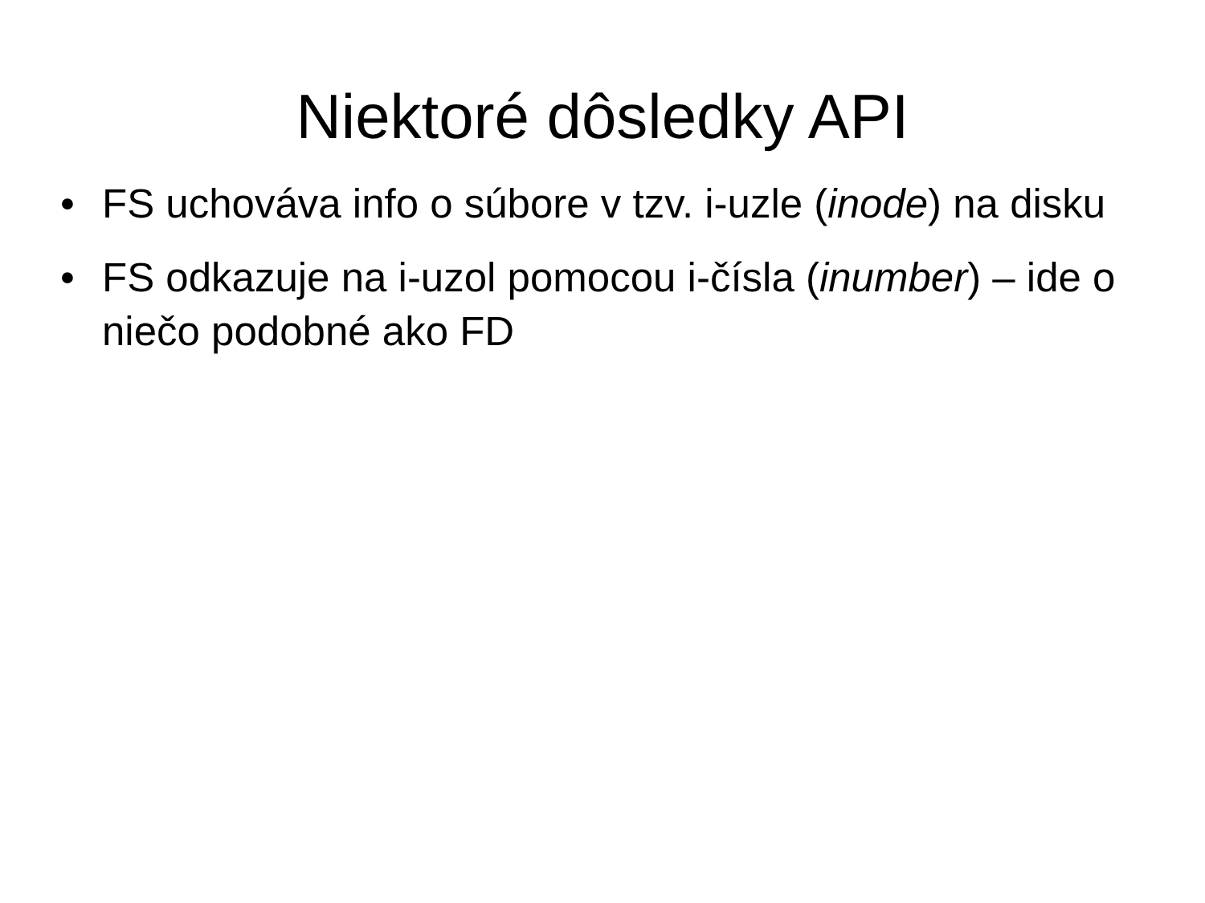Niektoré dôsledky API
• FS uchováva info o súbore v tzv. i-uzle (inode) na disku
• FS odkazuje na i-uzol pomocou i-čísla (inumber) – ide o niečo podobné ako FD